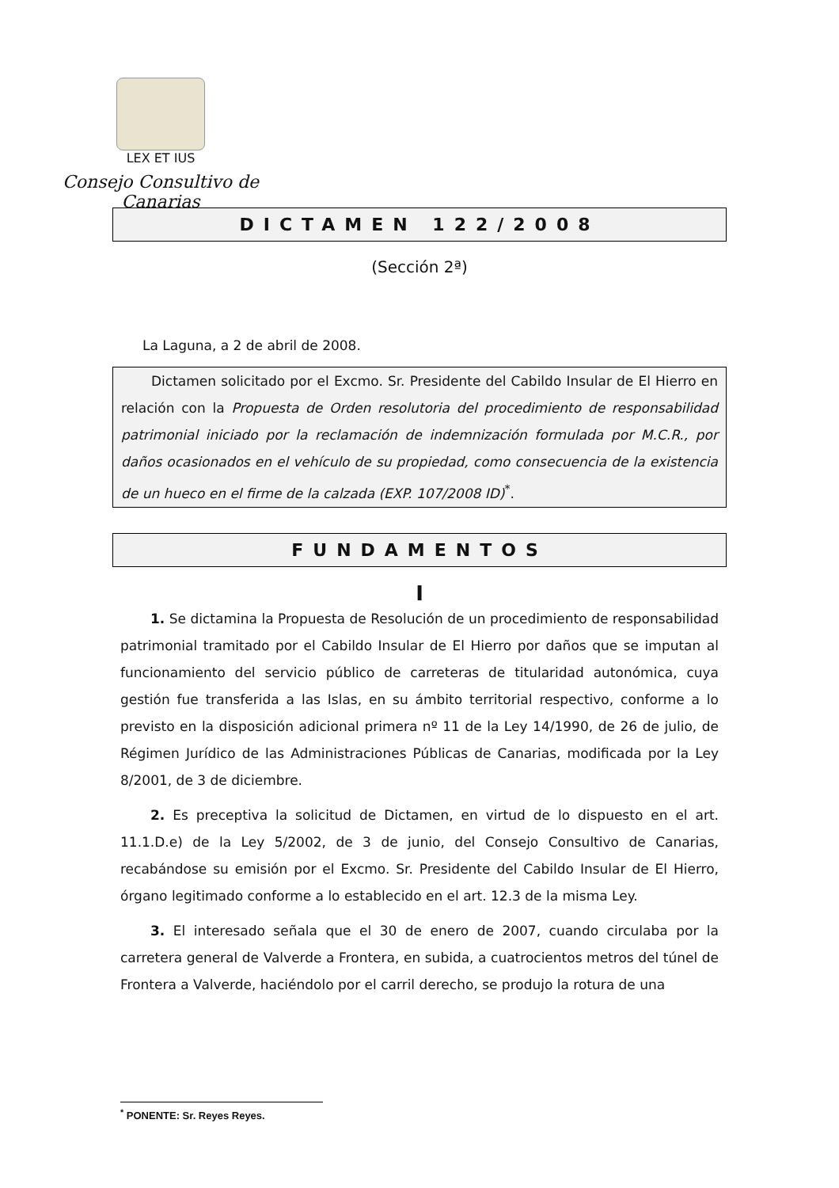LEX ET IUS
Consejo Consultivo de Canarias
DICTAMEN 122/2008
(Sección 2ª)
La Laguna, a 2 de abril de 2008.
Dictamen solicitado por el Excmo. Sr. Presidente del Cabildo Insular de El Hierro en relación con la Propuesta de Orden resolutoria del procedimiento de responsabilidad patrimonial iniciado por la reclamación de indemnización formulada por M.C.R., por daños ocasionados en el vehículo de su propiedad, como consecuencia de la existencia de un hueco en el firme de la calzada (EXP. 107/2008 ID)<sup>*</sup>.
FUNDAMENTOS
I
1. Se dictamina la Propuesta de Resolución de un procedimiento de responsabilidad patrimonial tramitado por el Cabildo Insular de El Hierro por daños que se imputan al funcionamiento del servicio público de carreteras de titularidad autonómica, cuya gestión fue transferida a las Islas, en su ámbito territorial respectivo, conforme a lo previsto en la disposición adicional primera nº 11 de la Ley 14/1990, de 26 de julio, de Régimen Jurídico de las Administraciones Públicas de Canarias, modificada por la Ley 8/2001, de 3 de diciembre.
2. Es preceptiva la solicitud de Dictamen, en virtud de lo dispuesto en el art. 11.1.D.e) de la Ley 5/2002, de 3 de junio, del Consejo Consultivo de Canarias, recabándose su emisión por el Excmo. Sr. Presidente del Cabildo Insular de El Hierro, órgano legitimado conforme a lo establecido en el art. 12.3 de la misma Ley.
3. El interesado señala que el 30 de enero de 2007, cuando circulaba por la carretera general de Valverde a Frontera, en subida, a cuatrocientos metros del túnel de Frontera a Valverde, haciéndolo por el carril derecho, se produjo la rotura de una
<sup>*</sup> PONENTE: Sr. Reyes Reyes.